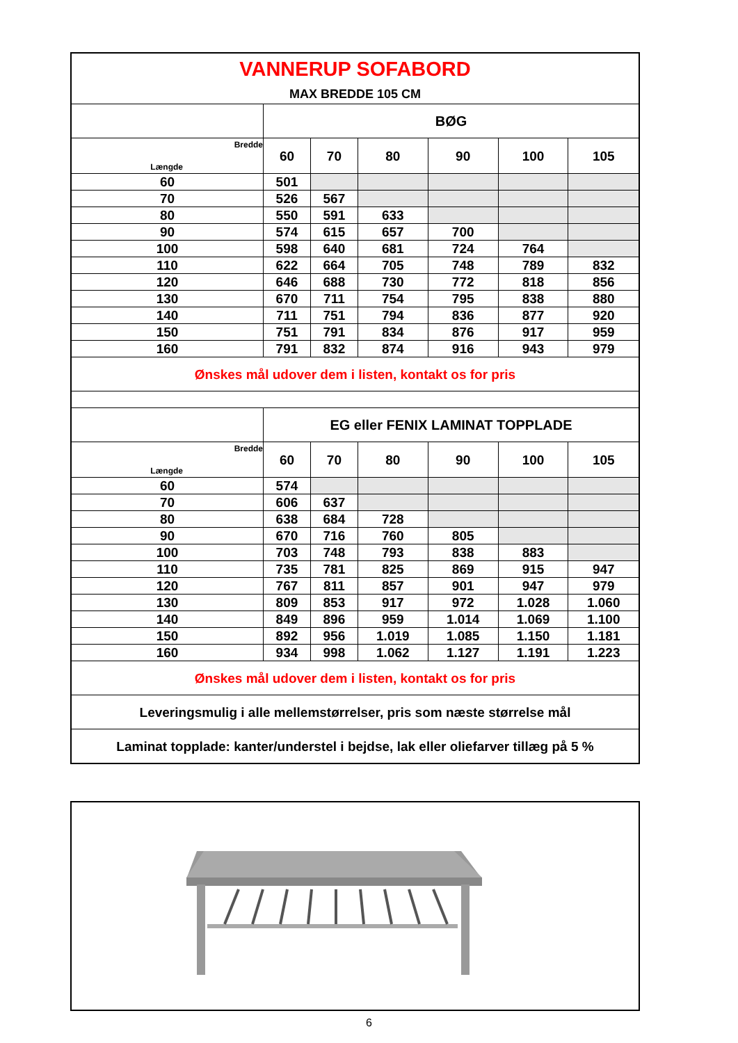| VANNERUP SOFABORD | | | | | | |
| MAX BREDDE 105 CM | | | | | | |
| | BØG | | | | | |
| Bredde Længde | 60 | 70 | 80 | 90 | 100 | 105 |
| 60 | 501 | | | | | |
| 70 | 526 | 567 | | | | |
| 80 | 550 | 591 | 633 | | | |
| 90 | 574 | 615 | 657 | 700 | | |
| 100 | 598 | 640 | 681 | 724 | 764 | |
| 110 | 622 | 664 | 705 | 748 | 789 | 832 |
| 120 | 646 | 688 | 730 | 772 | 818 | 856 |
| 130 | 670 | 711 | 754 | 795 | 838 | 880 |
| 140 | 711 | 751 | 794 | 836 | 877 | 920 |
| 150 | 751 | 791 | 834 | 876 | 917 | 959 |
| 160 | 791 | 832 | 874 | 916 | 943 | 979 |
| Ønskes mål udover dem i listen, kontakt os for pris | | | | | | |
| | EG eller FENIX LAMINAT TOPPLADE | | | | | |
| Bredde Længde | 60 | 70 | 80 | 90 | 100 | 105 |
| 60 | 574 | | | | | |
| 70 | 606 | 637 | | | | |
| 80 | 638 | 684 | 728 | | | |
| 90 | 670 | 716 | 760 | 805 | | |
| 100 | 703 | 748 | 793 | 838 | 883 | |
| 110 | 735 | 781 | 825 | 869 | 915 | 947 |
| 120 | 767 | 811 | 857 | 901 | 947 | 979 |
| 130 | 809 | 853 | 917 | 972 | 1.028 | 1.060 |
| 140 | 849 | 896 | 959 | 1.014 | 1.069 | 1.100 |
| 150 | 892 | 956 | 1.019 | 1.085 | 1.150 | 1.181 |
| 160 | 934 | 998 | 1.062 | 1.127 | 1.191 | 1.223 |
| Ønskes mål udover dem i listen, kontakt os for pris | | | | | | |
| Leveringsmulig i alle mellemstørrelser, pris som næste størrelse mål | | | | | | |
| Laminat topplade: kanter/understel i bejdse, lak eller oliefarver tillæg på 5 % | | | | | | |
6